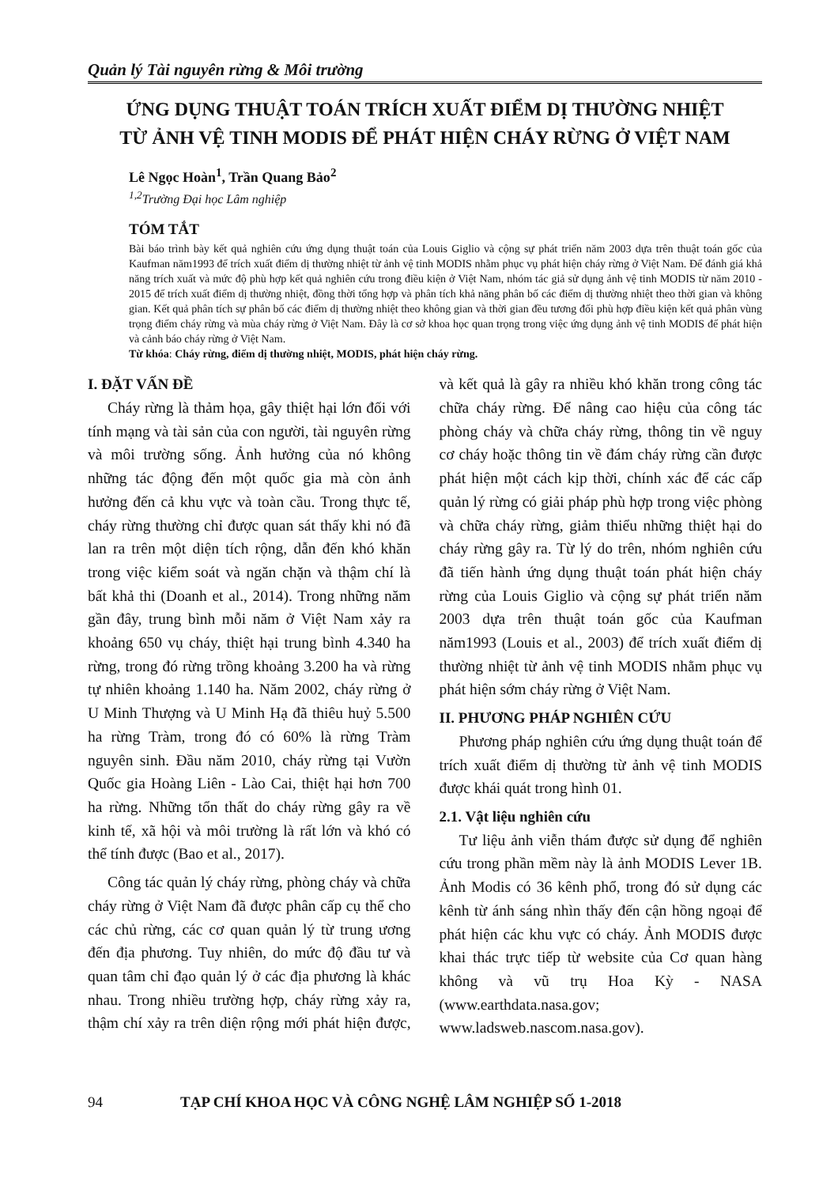Quản lý Tài nguyên rừng & Môi trường
ỨNG DỤNG THUẬT TOÁN TRÍCH XUẤT ĐIỂM DỊ THƯỜNG NHIỆT
TỪ ẢNH VỆ TINH MODIS ĐỂ PHÁT HIỆN CHÁY RỪNG Ở VIỆT NAM
Lê Ngọc Hoàn<sup>1</sup>, Trần Quang Bảo<sup>2</sup>
<sup>1,2</sup>Trường Đại học Lâm nghiệp
TÓM TẮT
Bài báo trình bày kết quả nghiên cứu ứng dụng thuật toán của Louis Giglio và cộng sự phát triển năm 2003 dựa trên thuật toán gốc của Kaufman năm1993 để trích xuất điểm dị thường nhiệt từ ảnh vệ tinh MODIS nhằm phục vụ phát hiện cháy rừng ở Việt Nam. Để đánh giá khả năng trích xuất và mức độ phù hợp kết quả nghiên cứu trong điều kiện ở Việt Nam, nhóm tác giả sử dụng ảnh vệ tinh MODIS từ năm 2010 - 2015 để trích xuất điểm dị thường nhiệt, đồng thời tổng hợp và phân tích khả năng phân bố các điểm dị thường nhiệt theo thời gian và không gian. Kết quả phân tích sự phân bố các điểm dị thường nhiệt theo không gian và thời gian đều tương đối phù hợp điều kiện kết quả phân vùng trọng điểm cháy rừng và mùa cháy rừng ở Việt Nam. Đây là cơ sở khoa học quan trọng trong việc ứng dụng ảnh vệ tinh MODIS để phát hiện và cảnh báo cháy rừng ở Việt Nam.
Từ khóa: Cháy rừng, điểm dị thường nhiệt, MODIS, phát hiện cháy rừng.
I. ĐẶT VẤN ĐỀ
Cháy rừng là thảm họa, gây thiệt hại lớn đối với tính mạng và tài sản của con người, tài nguyên rừng và môi trường sống. Ảnh hưởng của nó không những tác động đến một quốc gia mà còn ảnh hưởng đến cả khu vực và toàn cầu. Trong thực tế, cháy rừng thường chỉ được quan sát thấy khi nó đã lan ra trên một diện tích rộng, dẫn đến khó khăn trong việc kiểm soát và ngăn chặn và thậm chí là bất khả thi (Doanh et al., 2014). Trong những năm gần đây, trung bình mỗi năm ở Việt Nam xảy ra khoảng 650 vụ cháy, thiệt hại trung bình 4.340 ha rừng, trong đó rừng trồng khoảng 3.200 ha và rừng tự nhiên khoảng 1.140 ha. Năm 2002, cháy rừng ở U Minh Thượng và U Minh Hạ đã thiêu huỷ 5.500 ha rừng Tràm, trong đó có 60% là rừng Tràm nguyên sinh. Đầu năm 2010, cháy rừng tại Vườn Quốc gia Hoàng Liên - Lào Cai, thiệt hại hơn 700 ha rừng. Những tổn thất do cháy rừng gây ra về kinh tế, xã hội và môi trường là rất lớn và khó có thể tính được (Bao et al., 2017).
Công tác quản lý cháy rừng, phòng cháy và chữa cháy rừng ở Việt Nam đã được phân cấp cụ thể cho các chủ rừng, các cơ quan quản lý từ trung ương đến địa phương. Tuy nhiên, do mức độ đầu tư và quan tâm chỉ đạo quản lý ở các địa phương là khác nhau. Trong nhiều trường hợp, cháy rừng xảy ra, thậm chí xảy ra trên diện rộng mới phát hiện được, và kết quả là gây ra nhiều khó khăn trong công tác chữa cháy rừng. Để nâng cao hiệu của công tác phòng cháy và chữa cháy rừng, thông tin về nguy cơ cháy hoặc thông tin về đám cháy rừng cần được phát hiện một cách kịp thời, chính xác để các cấp quản lý rừng có giải pháp phù hợp trong việc phòng và chữa cháy rừng, giảm thiểu những thiệt hại do cháy rừng gây ra. Từ lý do trên, nhóm nghiên cứu đã tiến hành ứng dụng thuật toán phát hiện cháy rừng của Louis Giglio và cộng sự phát triển năm 2003 dựa trên thuật toán gốc của Kaufman năm1993 (Louis et al., 2003) để trích xuất điểm dị thường nhiệt từ ảnh vệ tinh MODIS nhằm phục vụ phát hiện sớm cháy rừng ở Việt Nam.
II. PHƯƠNG PHÁP NGHIÊN CỨU
Phương pháp nghiên cứu ứng dụng thuật toán để trích xuất điểm dị thường từ ảnh vệ tinh MODIS được khái quát trong hình 01.
2.1. Vật liệu nghiên cứu
Tư liệu ảnh viễn thám được sử dụng để nghiên cứu trong phần mềm này là ảnh MODIS Lever 1B. Ảnh Modis có 36 kênh phổ, trong đó sử dụng các kênh từ ánh sáng nhìn thấy đến cận hồng ngoại để phát hiện các khu vực có cháy. Ảnh MODIS được khai thác trực tiếp từ website của Cơ quan hàng không và vũ trụ Hoa Kỳ - NASA (www.earthdata.nasa.gov; www.ladsweb.nascom.nasa.gov).
94 TẠP CHÍ KHOA HỌC VÀ CÔNG NGHỆ LÂM NGHIỆP SỐ 1-2018